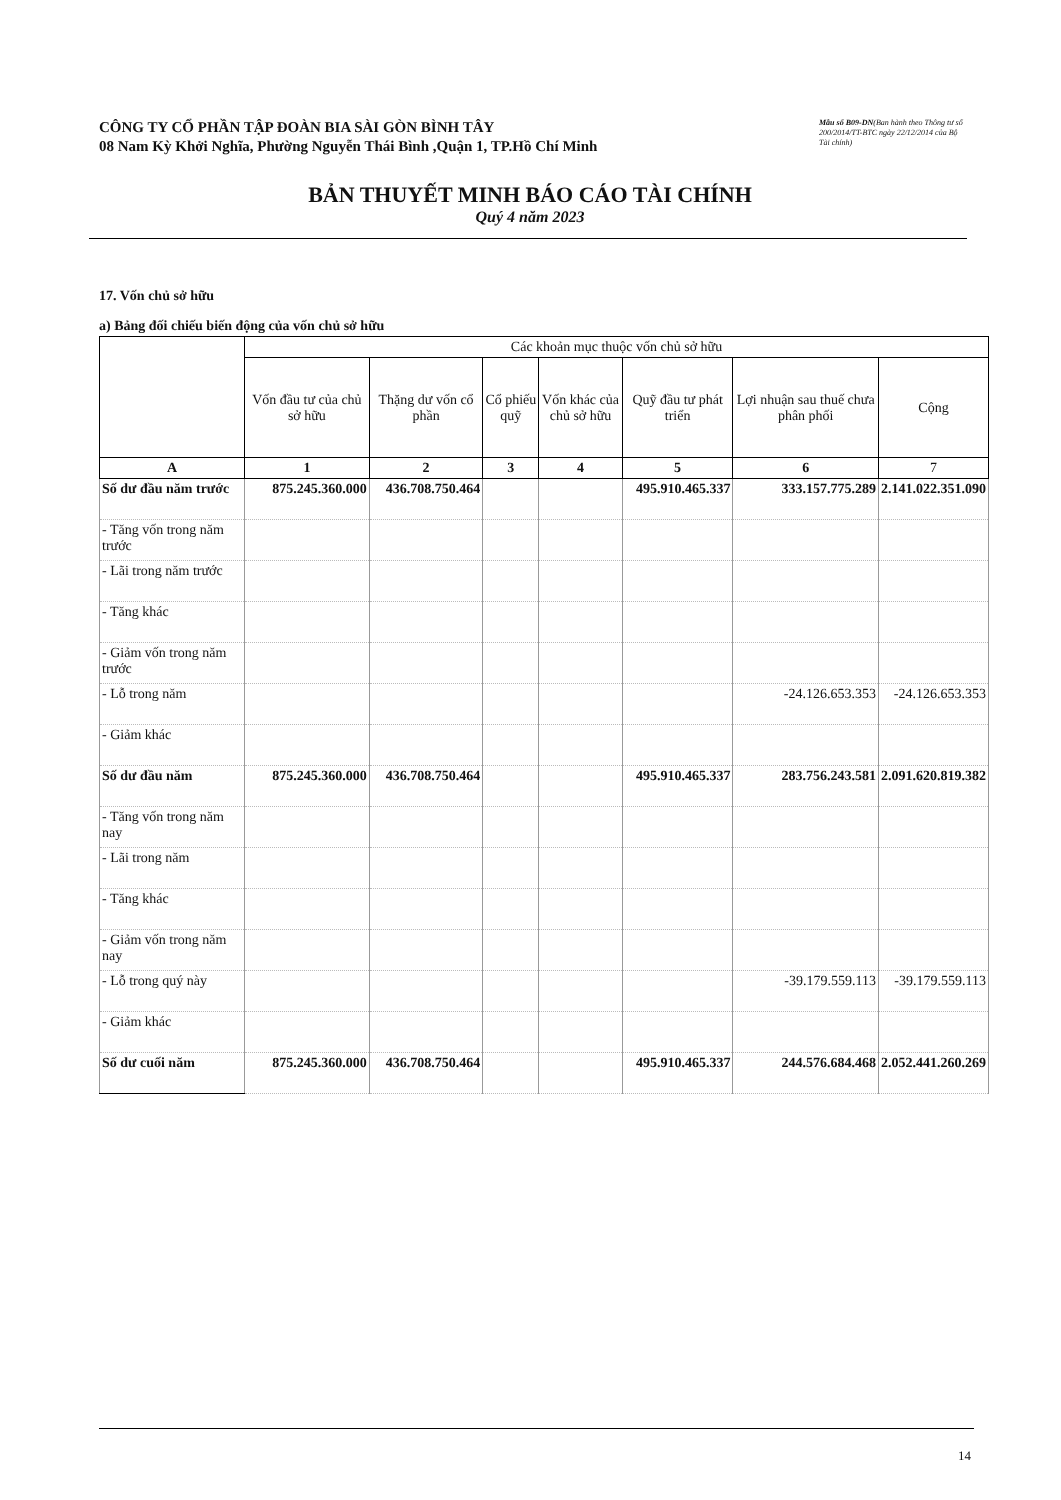CÔNG TY CỔ PHẦN TẬP ĐOÀN BIA SÀI GÒN BÌNH TÂY
08 Nam Kỳ Khởi Nghĩa, Phường Nguyễn Thái Bình ,Quận 1, TP.Hồ Chí Minh
Mẫu số B09-DN(Ban hành theo Thông tư số 200/2014/TT-BTC ngày 22/12/2014 của Bộ Tài chính)
BẢN THUYẾT MINH BÁO CÁO TÀI CHÍNH
Quý 4 năm 2023
17. Vốn chủ sở hữu
a) Bảng đối chiếu biến động của vốn chủ sở hữu
| | Các khoản mục thuộc vốn chủ sở hữu | | | | | | |
| --- | --- | --- | --- | --- | --- | --- | --- |
| | Vốn đầu tư của chủ sở hữu | Thặng dư vốn cổ phần | Cổ phiếu quỹ | Vốn khác của chủ sở hữu | Quỹ đầu tư phát triển | Lợi nhuận sau thuế chưa phân phối | Cộng |
| A | 1 | 2 | 3 | 4 | 5 | 6 | 7 |
| Số dư đầu năm trước | 875.245.360.000 | 436.708.750.464 | | | 495.910.465.337 | 333.157.775.289 | 2.141.022.351.090 |
| - Tăng vốn trong năm trước | | | | | | | |
| - Lãi trong năm trước | | | | | | | |
| - Tăng khác | | | | | | | |
| - Giảm vốn trong năm trước | | | | | | | |
| - Lỗ trong năm | | | | | | -24.126.653.353 | -24.126.653.353 |
| - Giảm khác | | | | | | | |
| Số dư đầu năm | 875.245.360.000 | 436.708.750.464 | | | 495.910.465.337 | 283.756.243.581 | 2.091.620.819.382 |
| - Tăng vốn trong năm nay | | | | | | | |
| - Lãi trong năm | | | | | | | |
| - Tăng khác | | | | | | | |
| - Giảm vốn trong năm nay | | | | | | | |
| - Lỗ trong quý này | | | | | | -39.179.559.113 | -39.179.559.113 |
| - Giảm khác | | | | | | | |
| Số dư cuối năm | 875.245.360.000 | 436.708.750.464 | | | 495.910.465.337 | 244.576.684.468 | 2.052.441.260.269 |
14